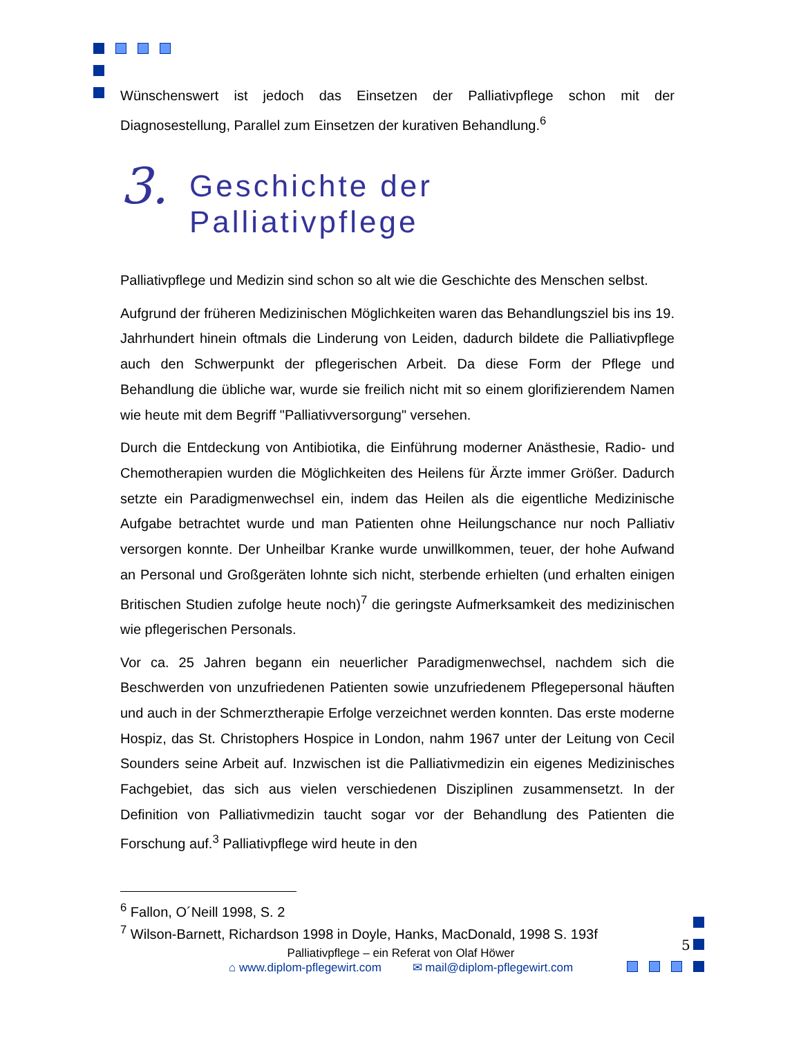Wünschenswert ist jedoch das Einsetzen der Palliativpflege schon mit der Diagnosestellung, Parallel zum Einsetzen der kurativen Behandlung.<sup>6</sup>
3. Geschichte der
Palliativpflege
Palliativpflege und Medizin sind schon so alt wie die Geschichte des Menschen selbst.
Aufgrund der früheren Medizinischen Möglichkeiten waren das Behandlungsziel bis ins 19. Jahrhundert hinein oftmals die Linderung von Leiden, dadurch bildete die Palliativpflege auch den Schwerpunkt der pflegerischen Arbeit. Da diese Form der Pflege und Behandlung die übliche war, wurde sie freilich nicht mit so einem glorifizierendem Namen wie heute mit dem Begriff "Palliativversorgung" versehen.
Durch die Entdeckung von Antibiotika, die Einführung moderner Anästhesie, Radio- und Chemotherapien wurden die Möglichkeiten des Heilens für Ärzte immer Größer. Dadurch setzte ein Paradigmenwechsel ein, indem das Heilen als die eigentliche Medizinische Aufgabe betrachtet wurde und man Patienten ohne Heilungschance nur noch Palliativ versorgen konnte. Der Unheilbar Kranke wurde unwillkommen, teuer, der hohe Aufwand an Personal und Großgeräten lohnte sich nicht, sterbende erhielten (und erhalten einigen Britischen Studien zufolge heute noch)<sup>7</sup> die geringste Aufmerksamkeit des medizinischen wie pflegerischen Personals.
Vor ca. 25 Jahren begann ein neuerlicher Paradigmenwechsel, nachdem sich die Beschwerden von unzufriedenen Patienten sowie unzufriedenem Pflegepersonal häuften und auch in der Schmerztherapie Erfolge verzeichnet werden konnten. Das erste moderne Hospiz, das St. Christophers Hospice in London, nahm 1967 unter der Leitung von Cecil Sounders seine Arbeit auf. Inzwischen ist die Palliativmedizin ein eigenes Medizinisches Fachgebiet, das sich aus vielen verschiedenen Disziplinen zusammensetzt. In der Definition von Palliativmedizin taucht sogar vor der Behandlung des Patienten die Forschung auf.<sup>3</sup> Palliativpflege wird heute in den
<sup>6</sup> Fallon, O´Neill 1998, S. 2
<sup>7</sup> Wilson-Barnett, Richardson 1998 in Doyle, Hanks, MacDonald, 1998 S. 193f
5
Palliativpflege – ein Referat von Olaf Höwer
⌂ www.diplom-pflegewirt.com ✉ mail@diplom-pflegewirt.com